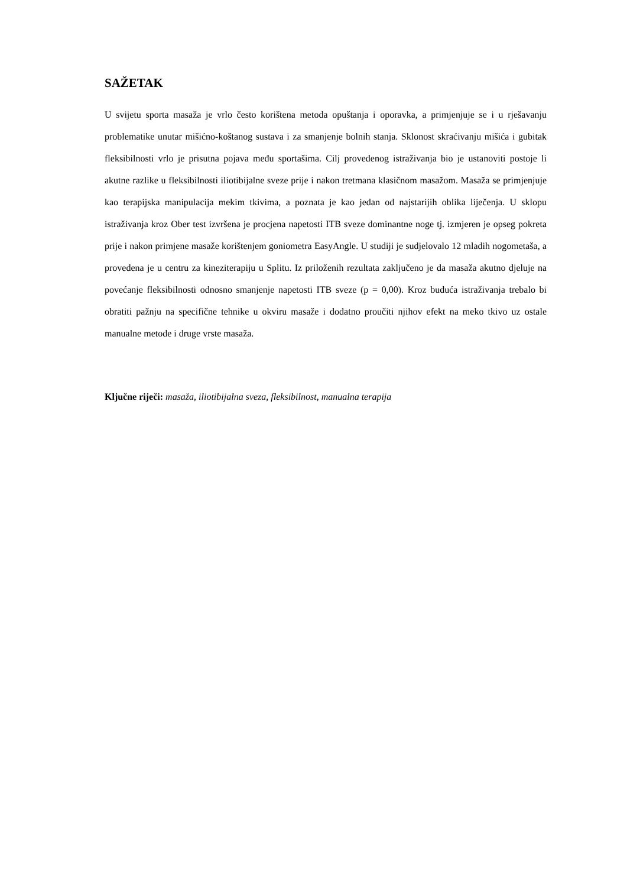SAŽETAK
U svijetu sporta masaža je vrlo često korištena metoda opuštanja i oporavka, a primjenjuje se i u rješavanju problematike unutar mišićno-koštanog sustava i za smanjenje bolnih stanja. Sklonost skraćivanju mišića i gubitak fleksibilnosti vrlo je prisutna pojava među sportašima. Cilj provedenog istraživanja bio je ustanoviti postoje li akutne razlike u fleksibilnosti iliotibijalne sveze prije i nakon tretmana klasičnom masažom. Masaža se primjenjuje kao terapijska manipulacija mekim tkivima, a poznata je kao jedan od najstarijih oblika liječenja. U sklopu istraživanja kroz Ober test izvršena je procjena napetosti ITB sveze dominantne noge tj. izmjeren je opseg pokreta prije i nakon primjene masaže korištenjem goniometra EasyAngle. U studiji je sudjelovalo 12 mladih nogometaša, a provedena je u centru za kineziterapiju u Splitu. Iz priloženih rezultata zaključeno je da masaža akutno djeluje na povećanje fleksibilnosti odnosno smanjenje napetosti ITB sveze (p = 0,00). Kroz buduća istraživanja trebalo bi obratiti pažnju na specifične tehnike u okviru masaže i dodatno proučiti njihov efekt na meko tkivo uz ostale manualne metode i druge vrste masaža.
Ključne riječi: masaža, iliotibijalna sveza, fleksibilnost, manualna terapija